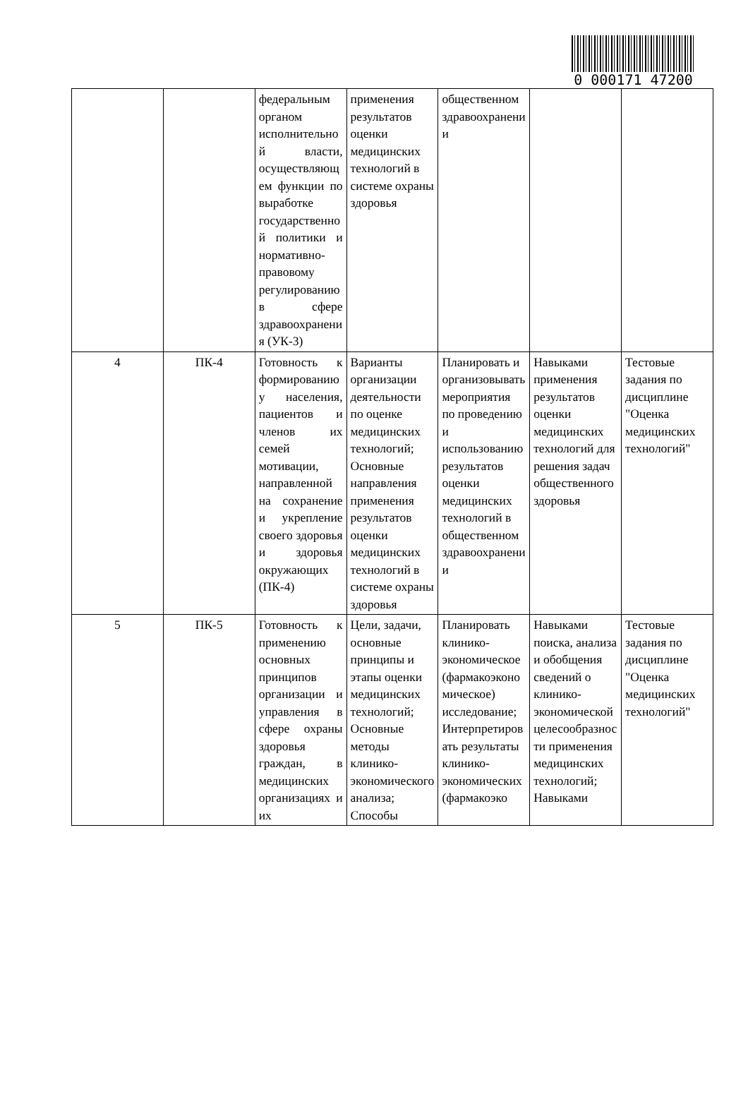0 000171 47200
| | | федеральным органом исполнительной власти, осуществляющем функции по выработке государственной политики и нормативно-правовому регулированию в сфере здравоохранения (УК-3) | применения результатов оценки медицинских технологий в системе охраны здоровья | общественном здравоохранении | | |
| 4 | ПК-4 | Готовность к формированию у населения, пациентов и членов их семей мотивации, направленной на сохранение и укрепление своего здоровья и здоровья окружающих (ПК-4) | Варианты организации деятельности по оценке медицинских технологий; Основные направления применения результатов оценки медицинских технологий в системе охраны здоровья | Планировать и организовывать мероприятия по проведению и использованию результатов оценки медицинских технологий в общественном здравоохранении | Навыками применения результатов оценки медицинских технологий для решения задач общественного здоровья | Тестовые задания по дисциплине "Оценка медицинских технологий" |
| 5 | ПК-5 | Готовность к применению основных принципов организации и управления в сфере охраны здоровья граждан, в медицинских организациях и их | Цели, задачи, основные принципы и этапы оценки медицинских технологий; Основные методы клинико-экономического анализа; Способы | Планировать клинико-экономическое (фармакоэкономическое) исследование; Интерпретировать результаты клинико-экономических (фармакоэко | Навыками поиска, анализа и обобщения сведений о клинико-экономической целесообразности применения медицинских технологий; Навыками | Тестовые задания по дисциплине "Оценка медицинских технологий" |